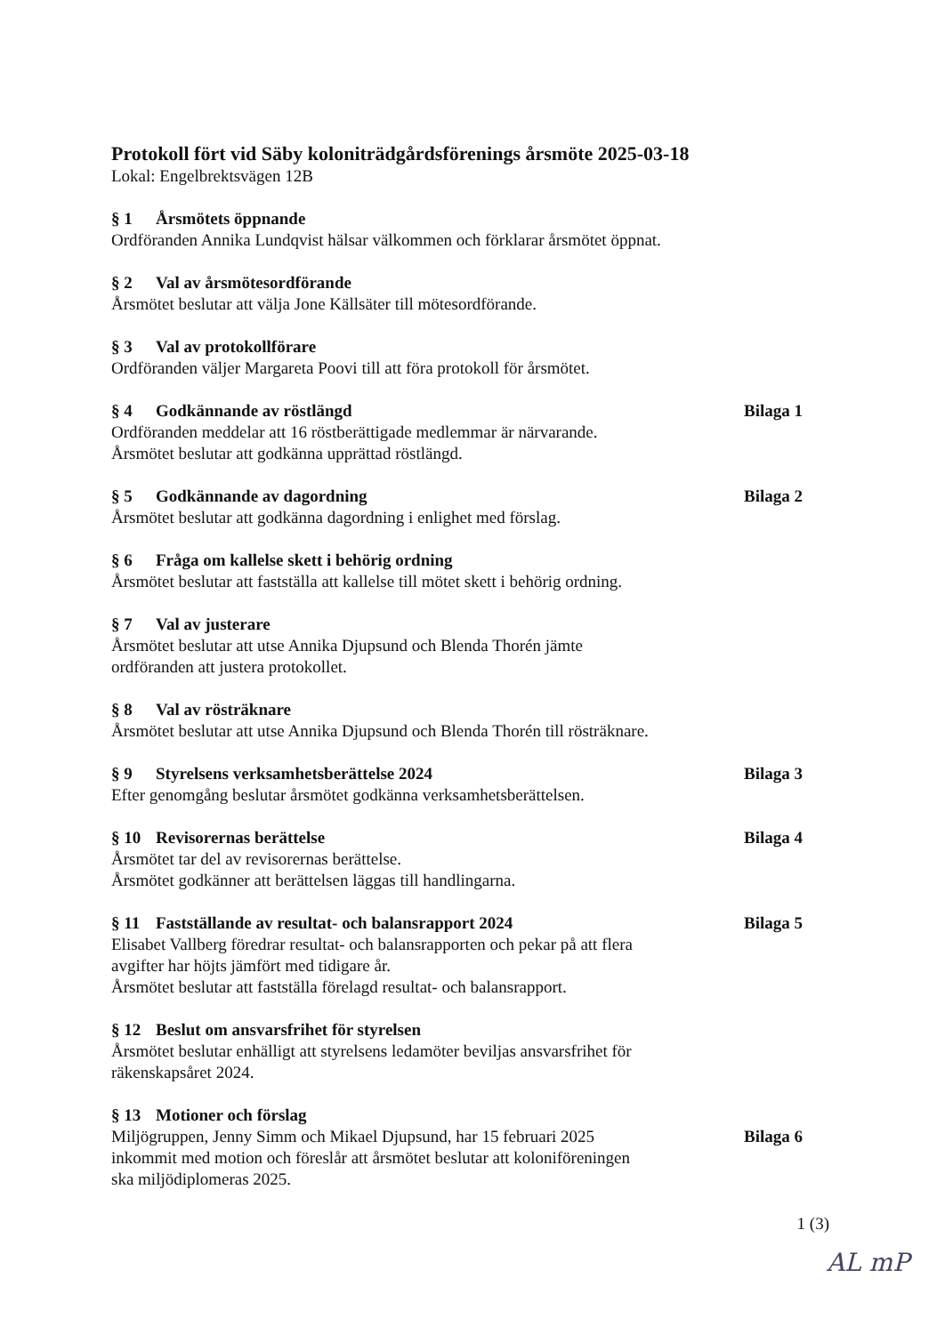Protokoll fört vid Säby koloniträdgårdsförenings årsmöte 2025-03-18
Lokal: Engelbrektsvägen 12B
§ 1 Årsmötets öppnande
Ordföranden Annika Lundqvist hälsar välkommen och förklarar årsmötet öppnat.
§ 2 Val av årsmötesordförande
Årsmötet beslutar att välja Jone Källsäter till mötesordförande.
§ 3 Val av protokollförare
Ordföranden väljer Margareta Poovi till att föra protokoll för årsmötet.
§ 4 Godkännande av röstlängd Bilaga 1
Ordföranden meddelar att 16 röstberättigade medlemmar är närvarande.
Årsmötet beslutar att godkänna upprättad röstlängd.
§ 5 Godkännande av dagordning Bilaga 2
Årsmötet beslutar att godkänna dagordning i enlighet med förslag.
§ 6 Fråga om kallelse skett i behörig ordning
Årsmötet beslutar att fastställa att kallelse till mötet skett i behörig ordning.
§ 7 Val av justerare
Årsmötet beslutar att utse Annika Djupsund och Blenda Thorén jämte
ordföranden att justera protokollet.
§ 8 Val av rösträknare
Årsmötet beslutar att utse Annika Djupsund och Blenda Thorén till rösträknare.
§ 9 Styrelsens verksamhetsberättelse 2024
Bilaga 3
Efter genomgång beslutar årsmötet godkänna verksamhetsberättelsen.
§ 10 Revisorernas berättelse Bilaga 4
Årsmötet tar del av revisorernas berättelse.
Årsmötet godkänner att berättelsen läggas till handlingarna.
§ 11 Fastställande av resultat- och balansrapport 2024
Bilaga 5
Elisabet Vallberg föredrar resultat- och balansrapporten och pekar på att flera
avgifter har höjts jämfört med tidigare år.
Årsmötet beslutar att fastställa förelagd resultat- och balansrapport.
§ 12 Beslut om ansvarsfrihet för styrelsen
Årsmötet beslutar enhälligt att styrelsens ledamöter beviljas ansvarsfrihet för
räkenskapsåret 2024.
§ 13 Motioner och förslag
Miljögruppen, Jenny Simm och Mikael Djupsund, har 15 februari 2025
inkommit med motion och föreslår att årsmötet beslutar att koloniföreningen
ska miljödiplomeras 2025.
Bilaga 6
1 (3)
AL mP